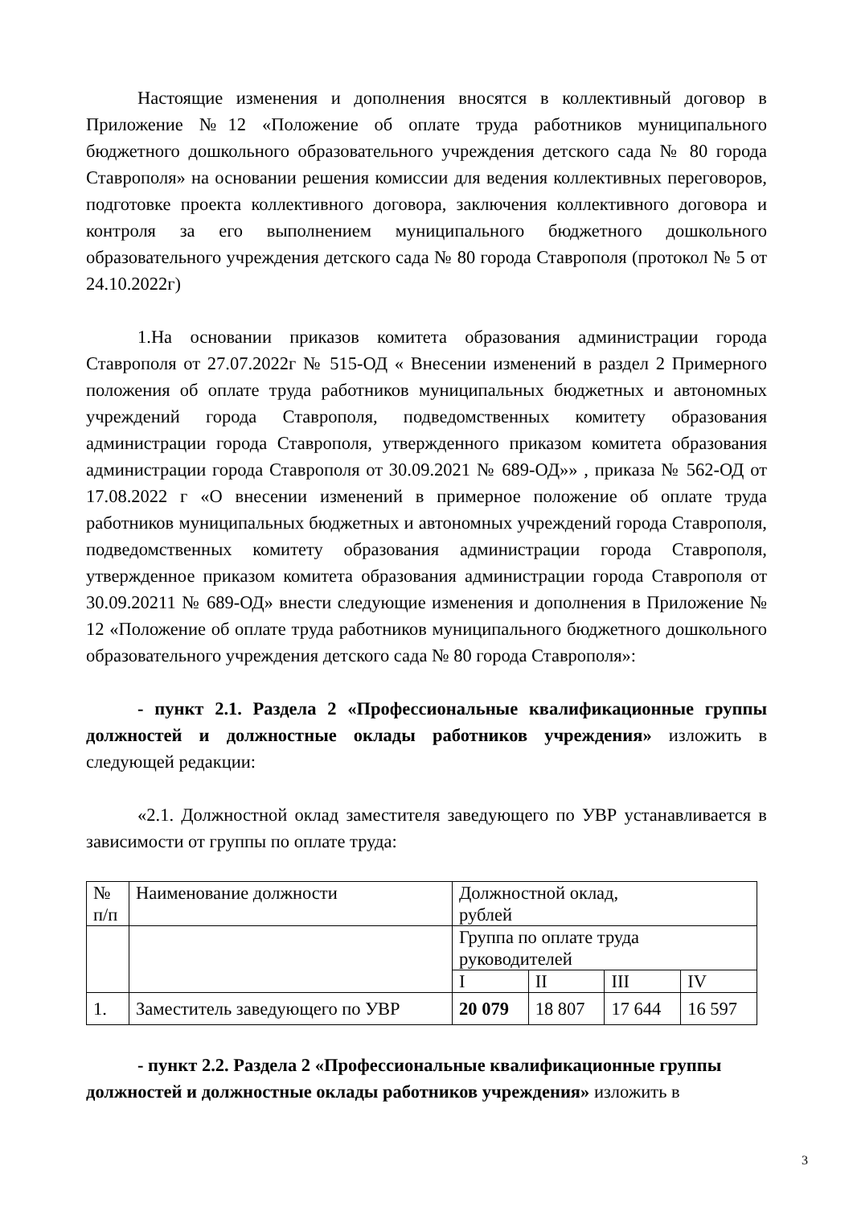Настоящие изменения и дополнения вносятся в коллективный договор в Приложение №12 «Положение об оплате труда работников муниципального бюджетного дошкольного образовательного учреждения детского сада № 80 города Ставрополя» на основании решения комиссии для ведения коллективных переговоров, подготовке проекта коллективного договора, заключения коллективного договора и контроля за его выполнением муниципального бюджетного дошкольного образовательного учреждения детского сада № 80 города Ставрополя (протокол № 5 от 24.10.2022г)
1.На основании приказов комитета образования администрации города Ставрополя от 27.07.2022г № 515-ОД « Внесении изменений в раздел 2 Примерного положения об оплате труда работников муниципальных бюджетных и автономных учреждений города Ставрополя, подведомственных комитету образования администрации города Ставрополя, утвержденного приказом комитета образования администрации города Ставрополя от 30.09.2021 № 689-ОД»» , приказа № 562-ОД от 17.08.2022 г «О внесении изменений в примерное положение об оплате труда работников муниципальных бюджетных и автономных учреждений города Ставрополя, подведомственных комитету образования администрации города Ставрополя, утвержденное приказом комитета образования администрации города Ставрополя от 30.09.20211 № 689-ОД» внести следующие изменения и дополнения в Приложение № 12 «Положение об оплате труда работников муниципального бюджетного дошкольного образовательного учреждения детского сада № 80 города Ставрополя»:
- пункт 2.1. Раздела 2 «Профессиональные квалификационные группы должностей и должностные оклады работников учреждения» изложить в следующей редакции:
«2.1. Должностной оклад заместителя заведующего по УВР устанавливается в зависимости от группы по оплате труда:
| № п/п | Наименование должности | Должностной оклад, рублей | | | |
| | | Группа по оплате труда руководителей | | | |
| | | I | II | III | IV |
| 1. | Заместитель заведующего по УВР | 20 079 | 18 807 | 17 644 | 16 597 |
- пункт 2.2. Раздела 2 «Профессиональные квалификационные группы должностей и должностные оклады работников учреждения» изложить в
3